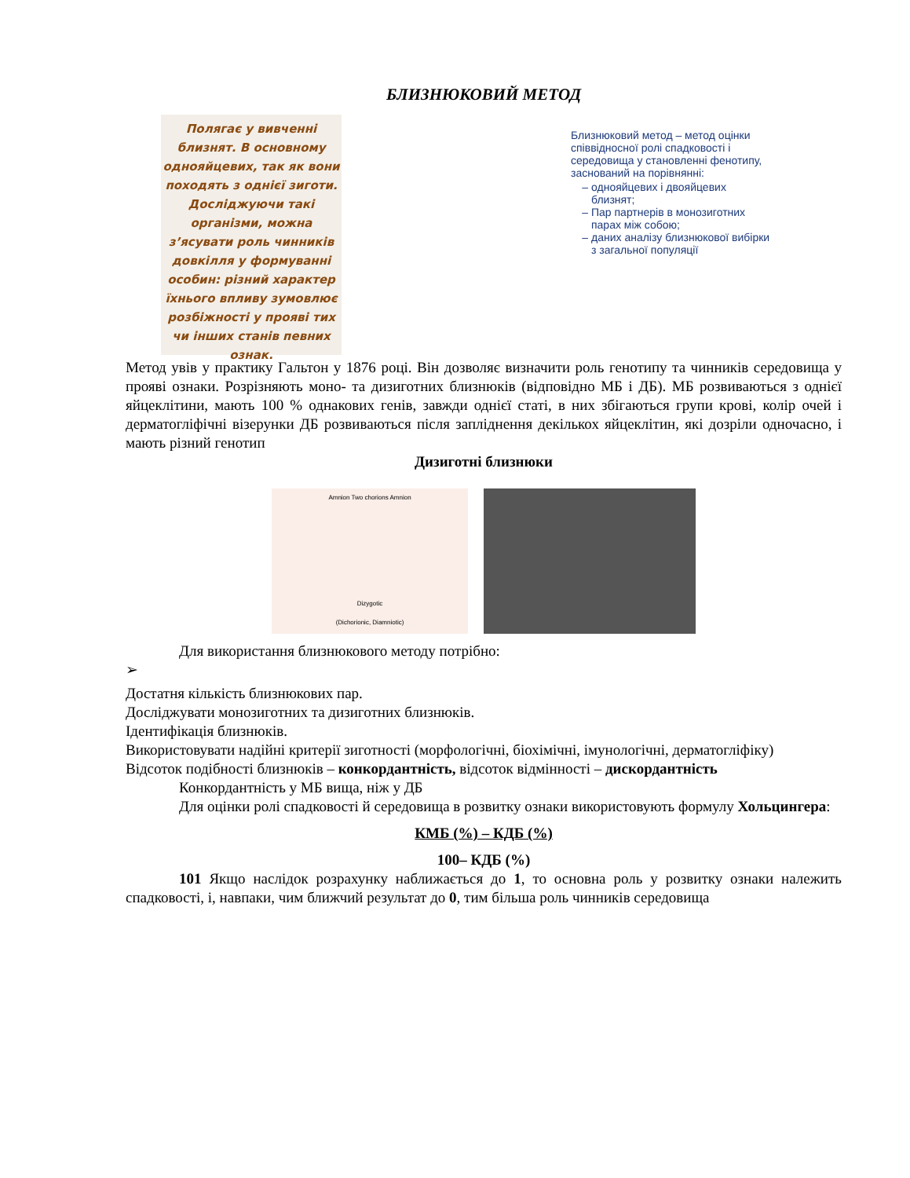БЛИЗНЮКОВИЙ МЕТОД
Полягає у вивченні близнят. В основному однояйцевих, так як вони походять з однієї зиготи. Досліджуючи такі організми, можна з’ясувати роль чинників довкілля у формуванні особин: різний характер їхнього впливу зумовлює розбіжності у прояві тих чи інших станів певних ознак.
Близнюковий метод – метод оцінки співвідносної ролі спадковості і середовища у становленні фенотипу, заснований на порівнянні:
однояйцевих і двояйцевих близнят;
Пар партнерів в монозиготних парах між собою;
даних аналізу близнюкової вибірки з загальної популяції
Метод увів у практику Гальтон у 1876 році. Він дозволяє визначити роль генотипу та чинників середовища у прояві ознаки. Розрізняють моно- та дизиготних близнюків (відповідно МБ і ДБ). МБ розвиваються з однієї яйцеклітини, мають 100 % однакових генів, завжди однієї статі, в них збігаються групи крові, колір очей і дерматогліфічні візерунки ДБ розвиваються після запліднення декількох яйцеклітин, які дозріли одночасно, і мають різний генотип
Дизиготні близнюки
Amnion Two chorions Amnion
Dizygotic
(Dichorionic, Diamniotic)
Для використання близнюкового методу потрібно:
➢
Достатня кількість близнюкових пар.
Досліджувати монозиготних та дизиготних близнюків.
Ідентифікація близнюків.
Використовувати надійні критерії зиготності (морфологічні, біохімічні, імунологічні, дерматогліфіку)
Відсоток подібності близнюків – конкордантність, відсоток відмінності – дискордантність
Конкордантність у МБ вища, ніж у ДБ
Для оцінки ролі спадковості й середовища в розвитку ознаки використовують формулу Хольцингера:
КМБ (%) – КДБ (%)
100– КДБ (%)
101 Якщо наслідок розрахунку наближається до 1, то основна роль у розвитку ознаки належить спадковості, і, навпаки, чим ближчий результат до 0, тим більша роль чинників середовища